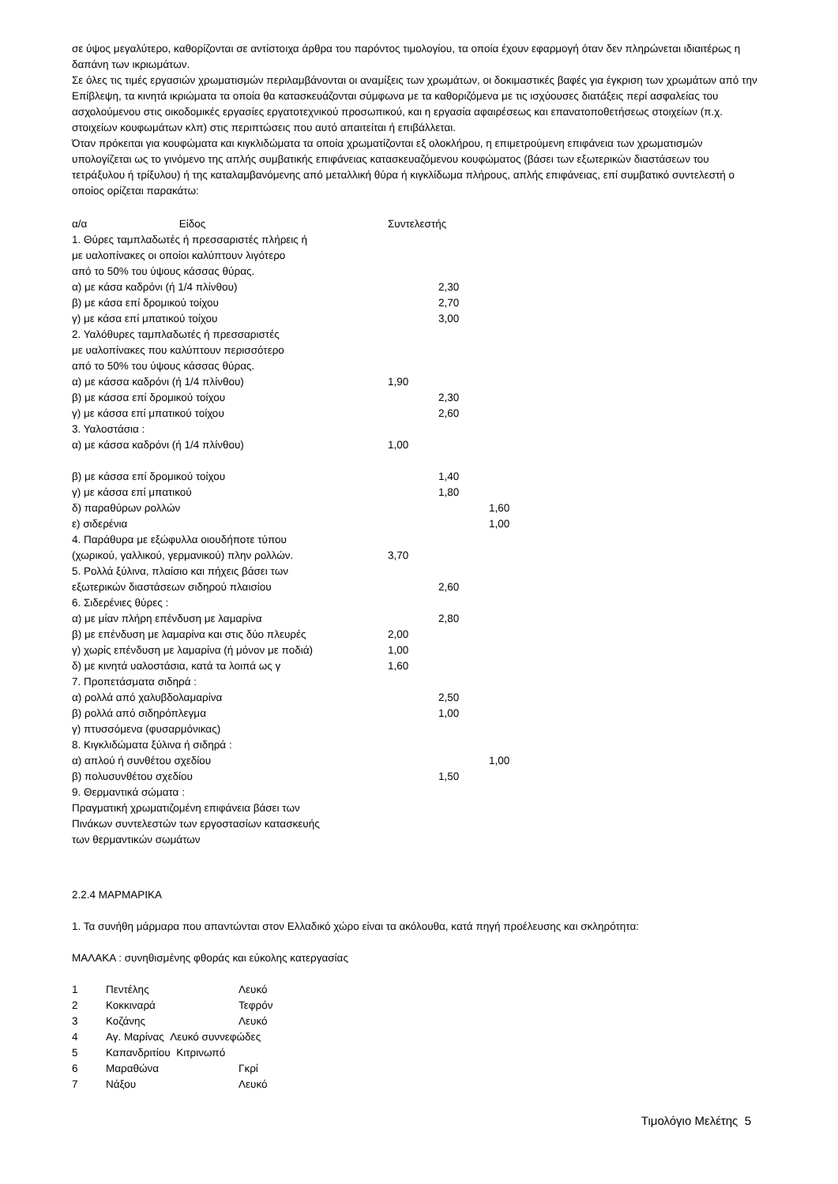σε ύψος μεγαλύτερο, καθορίζονται σε αντίστοιχα άρθρα του παρόντος τιμολογίου, τα οποία έχουν εφαρμογή όταν δεν πληρώνεται ιδιαιτέρως η δαπάνη των ικριωμάτων.
Σε όλες τις τιμές εργασιών χρωματισμών περιλαμβάνονται οι αναμίξεις των χρωμάτων, οι δοκιμαστικές βαφές για έγκριση των χρωμάτων από την Επίβλεψη, τα κινητά ικριώματα τα οποία θα κατασκευάζονται σύμφωνα με τα καθοριζόμενα με τις ισχύουσες διατάξεις περί ασφαλείας του ασχολούμενου στις οικοδομικές εργασίες εργατοτεχνικού προσωπικού, και η εργασία αφαιρέσεως και επανατοποθετήσεως στοιχείων (π.χ. στοιχείων κουφωμάτων κλπ) στις περιπτώσεις που αυτό απαιτείται ή επιβάλλεται.
Όταν πρόκειται για κουφώματα και κιγκλιδώματα τα οποία χρωματίζονται εξ ολοκλήρου, η επιμετρούμενη επιφάνεια των χρωματισμών υπολογίζεται ως το γινόμενο της απλής συμβατικής επιφάνειας κατασκευαζόμενου κουφώματος (βάσει των εξωτερικών διαστάσεων του τετράξυλου ή τρίξυλου) ή της καταλαμβανόμενης από μεταλλική θύρα ή κιγκλίδωμα πλήρους, απλής επιφάνειας, επί συμβατικό συντελεστή ο οποίος ορίζεται παρακάτω:
| α/α Είδος | Συντελεστής | | |
| 1. Θύρες ταμπλαδωτές ή πρεσσαριστές πλήρεις ή με υαλοπίνακες οι οποίοι καλύπτουν λιγότερο από το 50% του ύψους κάσσας θύρας. | | | |
| α) με κάσα καδρόνι (ή 1/4 πλίνθου) | | 2,30 | |
| β) με κάσα επί δρομικού τοίχου | | 2,70 | |
| γ) με κάσα επί μπατικού τοίχου | | 3,00 | |
| 2. Υαλόθυρες ταμπλαδωτές ή πρεσσαριστές με υαλοπίνακες που καλύπτουν περισσότερο από το 50% του ύψους κάσσας θύρας. | | | |
| α) με κάσσα καδρόνι (ή 1/4 πλίνθου) | 1,90 | | |
| β) με κάσσα επί δρομικού τοίχου | | 2,30 | |
| γ) με κάσσα επί μπατικού τοίχου | | 2,60 | |
| 3. Υαλοστάσια : | | | |
| α) με κάσσα καδρόνι (ή 1/4 πλίνθου) | 1,00 | | |
| β) με κάσσα επί δρομικού τοίχου | | 1,40 | |
| γ) με κάσσα επί μπατικού | | 1,80 | |
| δ) παραθύρων ρολλών | | | 1,60 |
| ε) σιδερένια | | | 1,00 |
| 4. Παράθυρα με εξώφυλλα οιουδήποτε τύπου (χωρικού, γαλλικού, γερμανικού) πλην ρολλών. | 3,70 | | |
| 5. Ρολλά ξύλινα, πλαίσιο και πήχεις βάσει των εξωτερικών διαστάσεων σιδηρού πλαισίου | | 2,60 | |
| 6. Σιδερένιες θύρες : | | | |
| α) με μίαν πλήρη επένδυση με λαμαρίνα | | 2,80 | |
| β) με επένδυση με λαμαρίνα και στις δύο πλευρές | 2,00 | | |
| γ) χωρίς επένδυση με λαμαρίνα (ή μόνον με ποδιά) | 1,00 | | |
| δ) με κινητά υαλοστάσια, κατά τα λοιπά ως γ | 1,60 | | |
| 7. Προπετάσματα σιδηρά : | | | |
| α) ρολλά από χαλυβδολαμαρίνα | | 2,50 | |
| β) ρολλά από σιδηρόπλεγμα | | 1,00 | |
| γ) πτυσσόμενα (φυσαρμόνικας) | | | |
| 8. Κιγκλιδώματα ξύλινα ή σιδηρά : | | | |
| α) απλού ή συνθέτου σχεδίου | | | 1,00 |
| β) πολυσυνθέτου σχεδίου | | 1,50 | |
| 9. Θερμαντικά σώματα : Πραγματική χρωματιζομένη επιφάνεια βάσει των Πινάκων συντελεστών των εργοστασίων κατασκευής των θερμαντικών σωμάτων | | | |
2.2.4 ΜΑΡΜΑΡΙΚΑ
1. Τα συνήθη μάρμαρα που απαντώνται στον Ελλαδικό χώρο είναι τα ακόλουθα, κατά πηγή προέλευσης και σκληρότητα:
ΜΑΛΑΚΑ : συνηθισμένης φθοράς και εύκολης κατεργασίας
| 1 | Πεντέλης | Λευκό |
| 2 | Κοκκιναρά | Τεφρόν |
| 3 | Κοζάνης | Λευκό |
| 4 | Αγ. Μαρίνας Λευκό συννεφώδες | |
| 5 | Καπανδριτίου Κιτρινωπό | |
| 6 | Μαραθώνα | Γκρί |
| 7 | Νάξου | Λευκό |
Τιμολόγιο Μελέτης 5